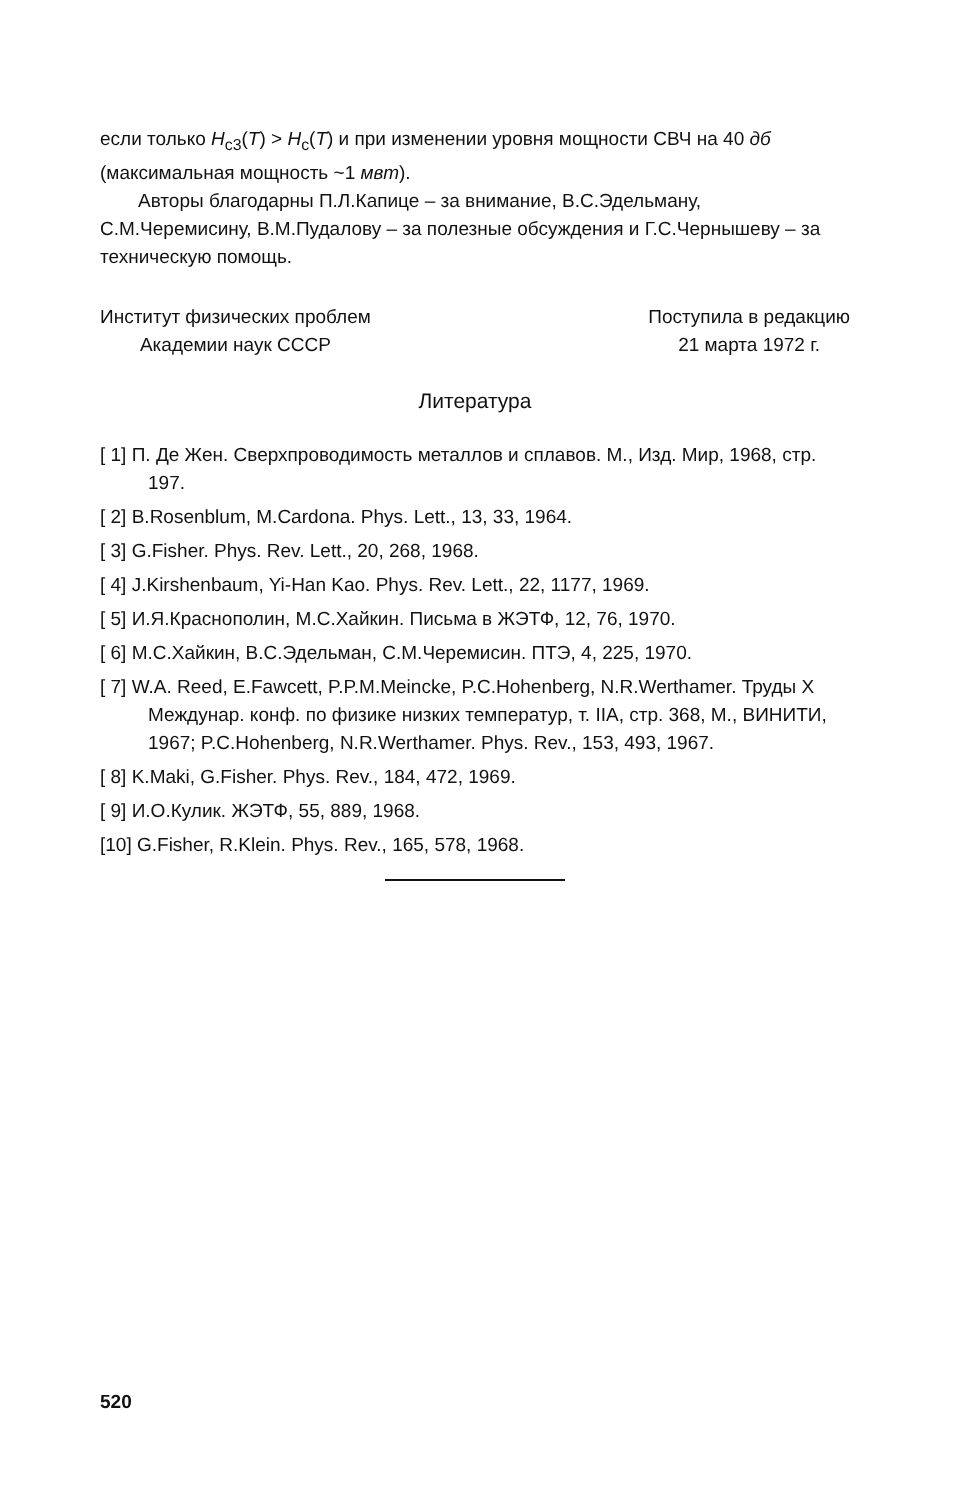если только H<sub>c3</sub>(T) > H<sub>c</sub>(T) и при изменении уровня мощности СВЧ на 40 дб (максимальная мощность ~1 мвт).
Авторы благодарны П.Л.Капице – за внимание, В.С.Эдельману, С.М.Черемисину, В.М.Пудалову – за полезные обсуждения и Г.С.Чернышеву – за техническую помощь.
Институт физических проблем
Академии наук СССР
Поступила в редакцию
21 марта 1972 г.
Литература
[ 1] П. Де Жен. Сверхпроводимость металлов и сплавов. М., Изд. Мир, 1968, стр. 197.
[ 2] B.Rosenblum, M.Cardona. Phys. Lett., 13, 33, 1964.
[ 3] G.Fisher. Phys. Rev. Lett., 20, 268, 1968.
[ 4] J.Kirshenbaum, Yi-Han Kao. Phys. Rev. Lett., 22, 1177, 1969.
[ 5] И.Я.Краснополин, М.С.Хайкин. Письма в ЖЭТФ, 12, 76, 1970.
[ 6] М.С.Хайкин, В.С.Эдельман, С.М.Черемисин. ПТЭ, 4, 225, 1970.
[ 7] W.A. Reed, E.Fawcett, P.P.M.Meincke, P.C.Hohenberg, N.R.Werthamer. Труды X Междунар. конф. по физике низких температур, т. IIA, стр. 368, М., ВИНИТИ, 1967; P.C.Hohenberg, N.R.Werthamer. Phys. Rev., 153, 493, 1967.
[ 8] K.Maki, G.Fisher. Phys. Rev., 184, 472, 1969.
[ 9] И.О.Кулик. ЖЭТФ, 55, 889, 1968.
[10] G.Fisher, R.Klein. Phys. Rev., 165, 578, 1968.
520